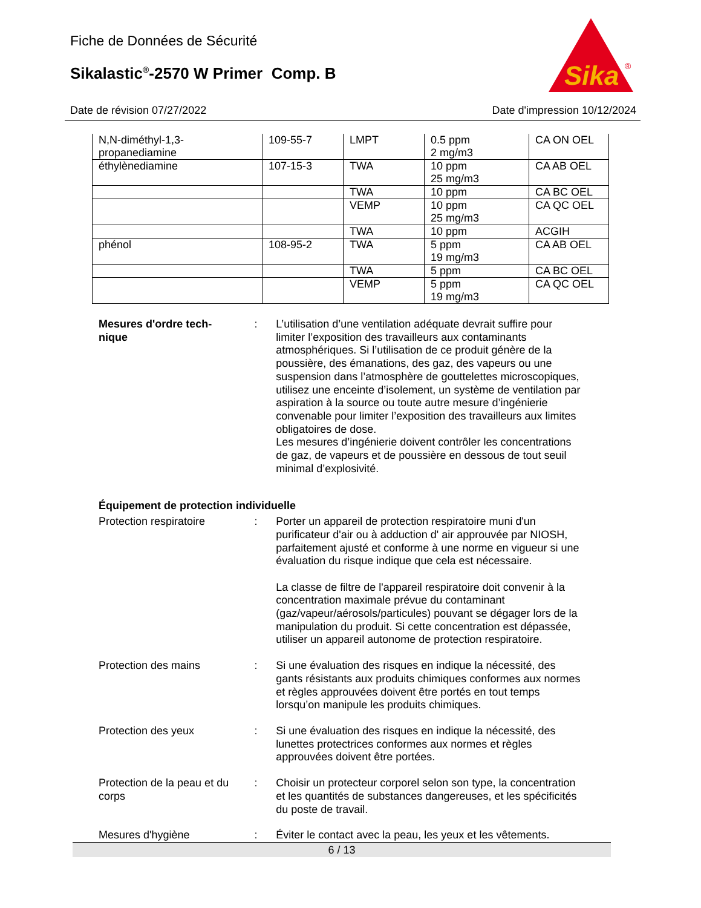Fiche de Données de Sécurité
Sikalastic<sup>®</sup>-2570 W Primer Comp. B
Sika
®
Date de révision 07/27/2022 Date d'impression 10/12/2024
| N,N-diméthyl-1,3- propanediamine | 109-55-7 | LMPT | 0.5 ppm 2 mg/m3 | CA ON OEL |
| éthylènediamine | 107-15-3 | TWA | 10 ppm 25 mg/m3 | CA AB OEL |
| | | TWA | 10 ppm | CA BC OEL |
| | | VEMP | 10 ppm 25 mg/m3 | CA QC OEL |
| | | TWA | 10 ppm | ACGIH |
| phénol | 108-95-2 | TWA | 5 ppm 19 mg/m3 | CA AB OEL |
| | | TWA | 5 ppm | CA BC OEL |
| | | VEMP | 5 ppm 19 mg/m3 | CA QC OEL |
Mesures d'ordre tech-
nique
: L’utilisation d’une ventilation adéquate devrait suffire pour limiter l’exposition des travailleurs aux contaminants atmosphériques. Si l’utilisation de ce produit génère de la poussière, des émanations, des gaz, des vapeurs ou une suspension dans l’atmosphère de gouttelettes microscopiques, utilisez une enceinte d’isolement, un système de ventilation par aspiration à la source ou toute autre mesure d’ingénierie convenable pour limiter l’exposition des travailleurs aux limites obligatoires de dose.
Les mesures d’ingénierie doivent contrôler les concentrations de gaz, de vapeurs et de poussière en dessous de tout seuil minimal d’explosivité.
Équipement de protection individuelle
Protection respiratoire : Porter un appareil de protection respiratoire muni d'un purificateur d'air ou à adduction d' air approuvée par NIOSH, parfaitement ajusté et conforme à une norme en vigueur si une évaluation du risque indique que cela est nécessaire.
La classe de filtre de l'appareil respiratoire doit convenir à la concentration maximale prévue du contaminant (gaz/vapeur/aérosols/particules) pouvant se dégager lors de la manipulation du produit. Si cette concentration est dépassée, utiliser un appareil autonome de protection respiratoire.
Protection des mains : Si une évaluation des risques en indique la nécessité, des gants résistants aux produits chimiques conformes aux normes et règles approuvées doivent être portés en tout temps lorsqu’on manipule les produits chimiques.
Protection des yeux : Si une évaluation des risques en indique la nécessité, des lunettes protectrices conformes aux normes et règles approuvées doivent être portées.
Protection de la peau et du corps
: Choisir un protecteur corporel selon son type, la concentration et les quantités de substances dangereuses, et les spécificités du poste de travail.
Mesures d'hygiène : Éviter le contact avec la peau, les yeux et les vêtements.
6 / 13